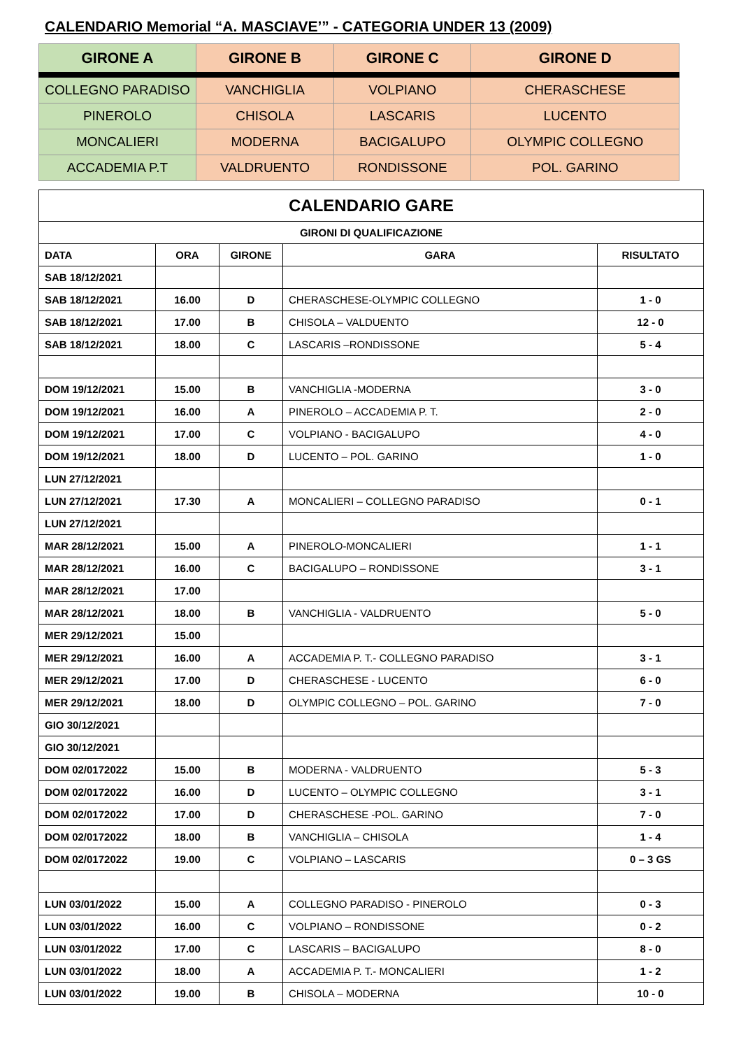CALENDARIO Memorial “A. MASCIAVE’” - CATEGORIA UNDER 13 (2009)
| GIRONE A | GIRONE B | GIRONE C | GIRONE D |
| --- | --- | --- | --- |
| COLLEGNO PARADISO | VANCHIGLIA | VOLPIANO | CHERASCHESE |
| PINEROLO | CHISOLA | LASCARIS | LUCENTO |
| MONCALIERI | MODERNA | BACIGALUPO | OLYMPIC COLLEGNO |
| ACCADEMIA P.T | VALDRUENTO | RONDISSONE | POL. GARINO |
| CALENDARIO GARE | | | | |
| --- | --- | --- | --- | --- |
| GIRONI DI QUALIFICAZIONE | | | | |
| DATA | ORA | GIRONE | GARA | RISULTATO |
| SAB 18/12/2021 | | | | |
| SAB 18/12/2021 | 16.00 | D | CHERASCHESE-OLYMPIC COLLEGNO | 1 - 0 |
| SAB 18/12/2021 | 17.00 | B | CHISOLA – VALDUENTO | 12 - 0 |
| SAB 18/12/2021 | 18.00 | C | LASCARIS –RONDISSONE | 5 - 4 |
| DOM 19/12/2021 | 15.00 | B | VANCHIGLIA -MODERNA | 3 - 0 |
| DOM 19/12/2021 | 16.00 | A | PINEROLO – ACCADEMIA P. T. | 2 - 0 |
| DOM 19/12/2021 | 17.00 | C | VOLPIANO - BACIGALUPO | 4 - 0 |
| DOM 19/12/2021 | 18.00 | D | LUCENTO – POL. GARINO | 1 - 0 |
| LUN 27/12/2021 | | | | |
| LUN 27/12/2021 | 17.30 | A | MONCALIERI – COLLEGNO PARADISO | 0 - 1 |
| LUN 27/12/2021 | | | | |
| MAR 28/12/2021 | 15.00 | A | PINEROLO-MONCALIERI | 1 - 1 |
| MAR 28/12/2021 | 16.00 | C | BACIGALUPO – RONDISSONE | 3 - 1 |
| MAR 28/12/2021 | 17.00 | | | |
| MAR 28/12/2021 | 18.00 | B | VANCHIGLIA - VALDRUENTO | 5 - 0 |
| MER 29/12/2021 | 15.00 | | | |
| MER 29/12/2021 | 16.00 | A | ACCADEMIA P. T.- COLLEGNO PARADISO | 3 - 1 |
| MER 29/12/2021 | 17.00 | D | CHERASCHESE - LUCENTO | 6 - 0 |
| MER 29/12/2021 | 18.00 | D | OLYMPIC COLLEGNO – POL. GARINO | 7 - 0 |
| GIO 30/12/2021 | | | | |
| GIO 30/12/2021 | | | | |
| DOM 02/0172022 | 15.00 | B | MODERNA - VALDRUENTO | 5 - 3 |
| DOM 02/0172022 | 16.00 | D | LUCENTO – OLYMPIC COLLEGNO | 3 - 1 |
| DOM 02/0172022 | 17.00 | D | CHERASCHESE -POL. GARINO | 7 - 0 |
| DOM 02/0172022 | 18.00 | B | VANCHIGLIA – CHISOLA | 1 - 4 |
| DOM 02/0172022 | 19.00 | C | VOLPIANO – LASCARIS | 0 – 3 GS |
| LUN 03/01/2022 | 15.00 | A | COLLEGNO PARADISO - PINEROLO | 0 - 3 |
| LUN 03/01/2022 | 16.00 | C | VOLPIANO – RONDISSONE | 0 - 2 |
| LUN 03/01/2022 | 17.00 | C | LASCARIS – BACIGALUPO | 8 - 0 |
| LUN 03/01/2022 | 18.00 | A | ACCADEMIA P. T.- MONCALIERI | 1 - 2 |
| LUN 03/01/2022 | 19.00 | B | CHISOLA – MODERNA | 10 - 0 |